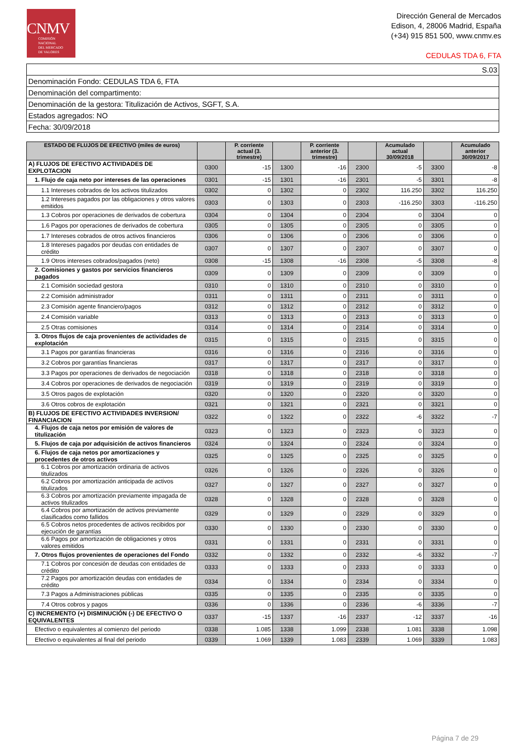CNMV
COMISIÓN
NACIONAL
DEL MERCADO
DE VALORES
Dirección General de Mercados
Edison, 4, 28006 Madrid, España
(+34) 915 851 500, www.cnmv.es
CEDULAS TDA 6, FTA
| S.03 |
| Denominación Fondo: CEDULAS TDA 6, FTA |
| Denominación del compartimento: |
| Denominación de la gestora: Titulización de Activos, SGFT, S.A. |
| Estados agregados: NO |
| Fecha: 30/09/2018 |
| ESTADO DE FLUJOS DE EFECTIVO (miles de euros) | | P. corriente actual (3. trimestre) | | P. corriente anterior (3. trimestre) | | Acumulado actual 30/09/2018 | | Acumulado anterior 30/09/2017 |
| --- | --- | --- | --- | --- | --- | --- | --- | --- |
| A) FLUJOS DE EFECTIVO ACTIVIDADES DE EXPLOTACION | 0300 | -15 | 1300 | -16 | 2300 | -5 | 3300 | -8 |
| 1. Flujo de caja neto por intereses de las operaciones | 0301 | -15 | 1301 | -16 | 2301 | -5 | 3301 | -8 |
| 1.1 Intereses cobrados de los activos titulizados | 0302 | 0 | 1302 | 0 | 2302 | 116.250 | 3302 | 116.250 |
| 1.2 Intereses pagados por las obligaciones y otros valores emitidos | 0303 | 0 | 1303 | 0 | 2303 | -116.250 | 3303 | -116.250 |
| 1.3 Cobros por operaciones de derivados de cobertura | 0304 | 0 | 1304 | 0 | 2304 | 0 | 3304 | 0 |
| 1.6 Pagos por operaciones de derivados de cobertura | 0305 | 0 | 1305 | 0 | 2305 | 0 | 3305 | 0 |
| 1.7 Intereses cobrados de otros activos financieros | 0306 | 0 | 1306 | 0 | 2306 | 0 | 3306 | 0 |
| 1.8 Intereses pagados por deudas con entidades de crédito | 0307 | 0 | 1307 | 0 | 2307 | 0 | 3307 | 0 |
| 1.9 Otros intereses cobrados/pagados (neto) | 0308 | -15 | 1308 | -16 | 2308 | -5 | 3308 | -8 |
| 2. Comisiones y gastos por servicios financieros pagados | 0309 | 0 | 1309 | 0 | 2309 | 0 | 3309 | 0 |
| 2.1 Comisión sociedad gestora | 0310 | 0 | 1310 | 0 | 2310 | 0 | 3310 | 0 |
| 2.2 Comisión administrador | 0311 | 0 | 1311 | 0 | 2311 | 0 | 3311 | 0 |
| 2.3 Comisión agente financiero/pagos | 0312 | 0 | 1312 | 0 | 2312 | 0 | 3312 | 0 |
| 2.4 Comisión variable | 0313 | 0 | 1313 | 0 | 2313 | 0 | 3313 | 0 |
| 2.5 Otras comisiones | 0314 | 0 | 1314 | 0 | 2314 | 0 | 3314 | 0 |
| 3. Otros flujos de caja provenientes de actividades de explotación | 0315 | 0 | 1315 | 0 | 2315 | 0 | 3315 | 0 |
| 3.1 Pagos por garantías financieras | 0316 | 0 | 1316 | 0 | 2316 | 0 | 3316 | 0 |
| 3.2 Cobros por garantías financieras | 0317 | 0 | 1317 | 0 | 2317 | 0 | 3317 | 0 |
| 3.3 Pagos por operaciones de derivados de negociación | 0318 | 0 | 1318 | 0 | 2318 | 0 | 3318 | 0 |
| 3.4 Cobros por operaciones de derivados de negociación | 0319 | 0 | 1319 | 0 | 2319 | 0 | 3319 | 0 |
| 3.5 Otros pagos de explotación | 0320 | 0 | 1320 | 0 | 2320 | 0 | 3320 | 0 |
| 3.6 Otros cobros de explotación | 0321 | 0 | 1321 | 0 | 2321 | 0 | 3321 | 0 |
| B) FLUJOS DE EFECTIVO ACTIVIDADES INVERSION/ FINANCIACION | 0322 | 0 | 1322 | 0 | 2322 | -6 | 3322 | -7 |
| 4. Flujos de caja netos por emisión de valores de titulización | 0323 | 0 | 1323 | 0 | 2323 | 0 | 3323 | 0 |
| 5. Flujos de caja por adquisición de activos financieros | 0324 | 0 | 1324 | 0 | 2324 | 0 | 3324 | 0 |
| 6. Flujos de caja netos por amortizaciones y procedentes de otros activos | 0325 | 0 | 1325 | 0 | 2325 | 0 | 3325 | 0 |
| 6.1 Cobros por amortización ordinaria de activos titulizados | 0326 | 0 | 1326 | 0 | 2326 | 0 | 3326 | 0 |
| 6.2 Cobros por amortización anticipada de activos titulizados | 0327 | 0 | 1327 | 0 | 2327 | 0 | 3327 | 0 |
| 6.3 Cobros por amortización previamente impagada de activos titulizados | 0328 | 0 | 1328 | 0 | 2328 | 0 | 3328 | 0 |
| 6.4 Cobros por amortización de activos previamente clasificados como fallidos | 0329 | 0 | 1329 | 0 | 2329 | 0 | 3329 | 0 |
| 6.5 Cobros netos procedentes de activos recibidos por ejecución de garantías | 0330 | 0 | 1330 | 0 | 2330 | 0 | 3330 | 0 |
| 6.6 Pagos por amortización de obligaciones y otros valores emitidos | 0331 | 0 | 1331 | 0 | 2331 | 0 | 3331 | 0 |
| 7. Otros flujos provenientes de operaciones del Fondo | 0332 | 0 | 1332 | 0 | 2332 | -6 | 3332 | -7 |
| 7.1 Cobros por concesión de deudas con entidades de crédito | 0333 | 0 | 1333 | 0 | 2333 | 0 | 3333 | 0 |
| 7.2 Pagos por amortización deudas con entidades de crédito | 0334 | 0 | 1334 | 0 | 2334 | 0 | 3334 | 0 |
| 7.3 Pagos a Administraciones públicas | 0335 | 0 | 1335 | 0 | 2335 | 0 | 3335 | 0 |
| 7.4 Otros cobros y pagos | 0336 | 0 | 1336 | 0 | 2336 | -6 | 3336 | -7 |
| C) INCREMENTO (+) DISMINUCIÓN (-) DE EFECTIVO O EQUIVALENTES | 0337 | -15 | 1337 | -16 | 2337 | -12 | 3337 | -16 |
| Efectivo o equivalentes al comienzo del periodo | 0338 | 1.085 | 1338 | 1.099 | 2338 | 1.081 | 3338 | 1.098 |
| Efectivo o equivalentes al final del periodo | 0339 | 1.069 | 1339 | 1.083 | 2339 | 1.069 | 3339 | 1.083 |
Página 7 de 29